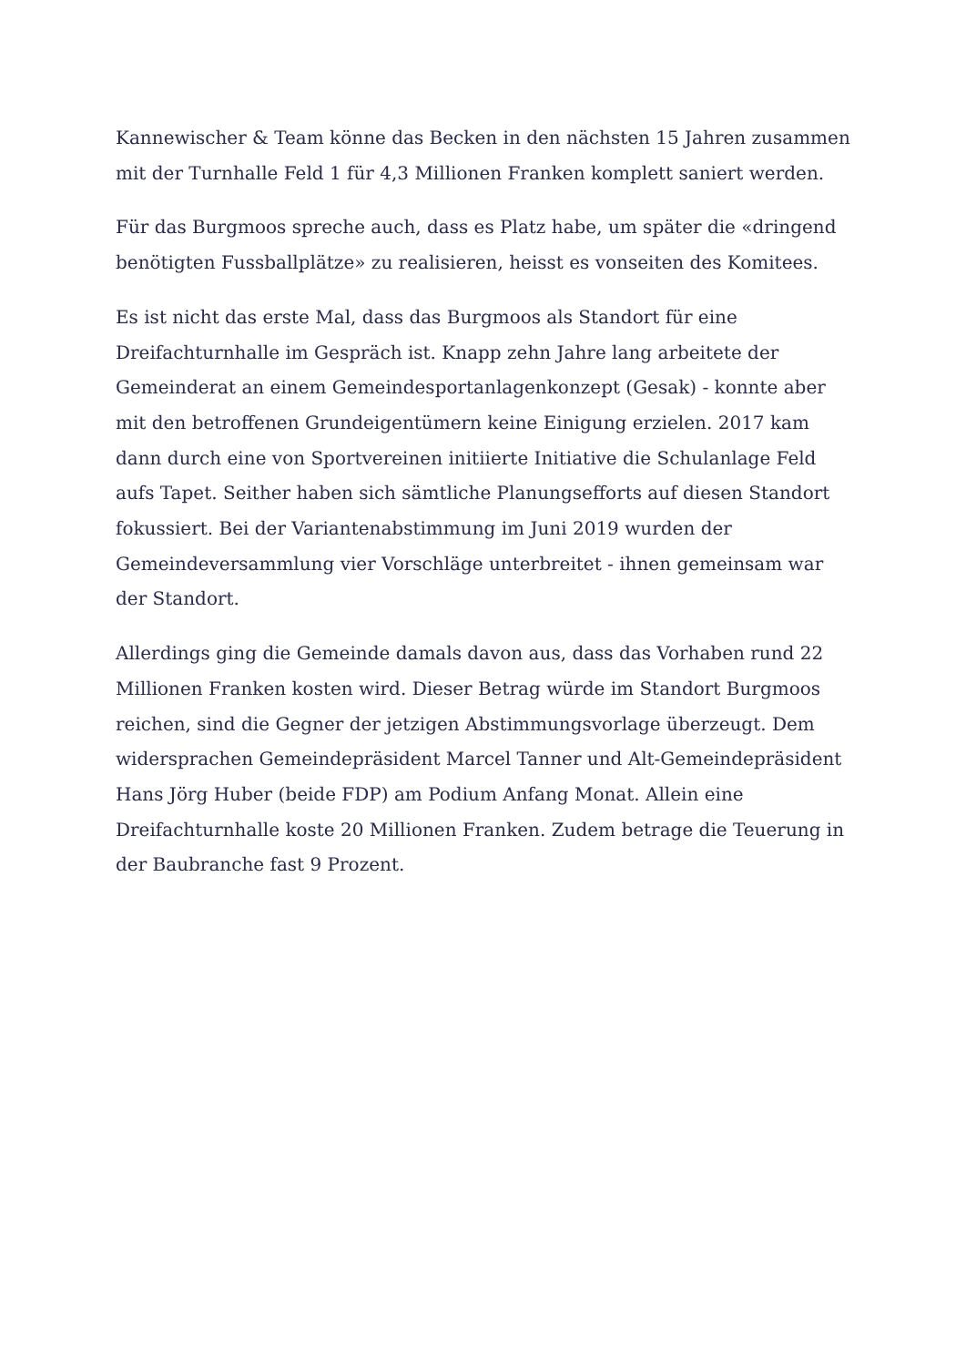Kannewischer & Team könne das Becken in den nächsten 15 Jahren zusammen mit der Turnhalle Feld 1 für 4,3 Millionen Franken komplett saniert werden.
Für das Burgmoos spreche auch, dass es Platz habe, um später die «dringend benötigten Fussballplätze» zu realisieren, heisst es vonseiten des Komitees.
Es ist nicht das erste Mal, dass das Burgmoos als Standort für eine Dreifachturnhalle im Gespräch ist. Knapp zehn Jahre lang arbeitete der Gemeinderat an einem Gemeindesportanlagenkonzept (Gesak) - konnte aber mit den betroffenen Grundeigentümern keine Einigung erzielen. 2017 kam dann durch eine von Sportvereinen initiierte Initiative die Schulanlage Feld aufs Tapet. Seither haben sich sämtliche Planungsefforts auf diesen Standort fokussiert. Bei der Variantenabstimmung im Juni 2019 wurden der Gemeindeversammlung vier Vorschläge unterbreitet - ihnen gemeinsam war der Standort.
Allerdings ging die Gemeinde damals davon aus, dass das Vorhaben rund 22 Millionen Franken kosten wird. Dieser Betrag würde im Standort Burgmoos reichen, sind die Gegner der jetzigen Abstimmungsvorlage überzeugt. Dem widersprachen Gemeindepräsident Marcel Tanner und Alt-Gemeindepräsident Hans Jörg Huber (beide FDP) am Podium Anfang Monat. Allein eine Dreifachturnhalle koste 20 Millionen Franken. Zudem betrage die Teuerung in der Baubranche fast 9 Prozent.